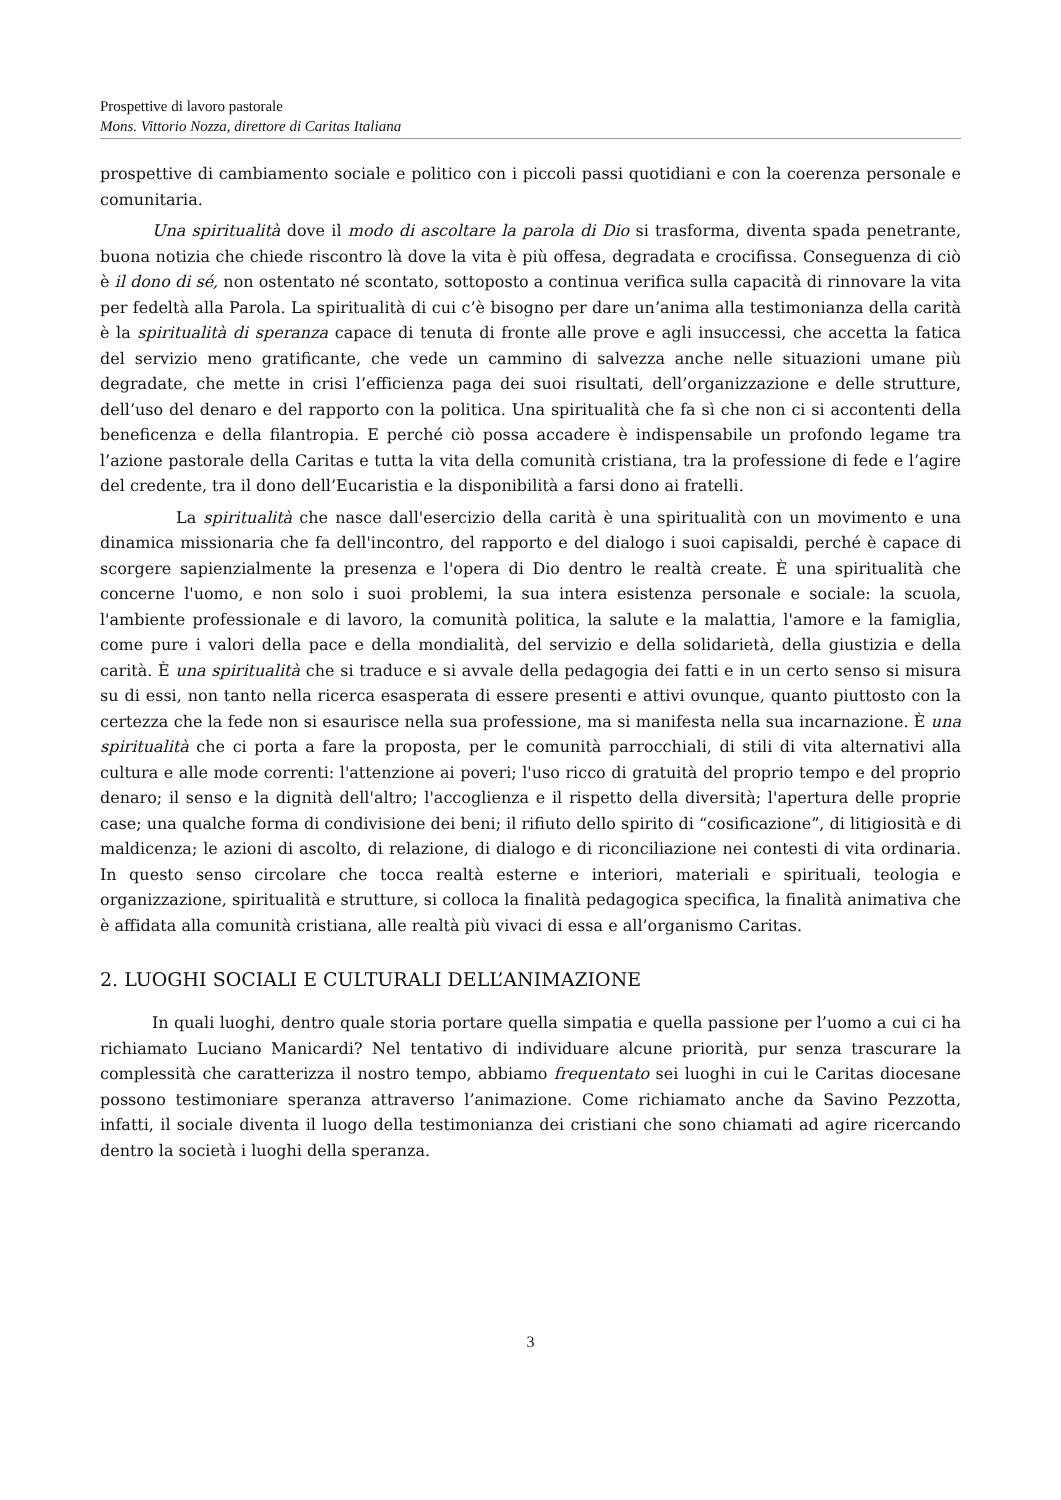Prospettive di lavoro pastorale
Mons. Vittorio Nozza, direttore di Caritas Italiana
prospettive di cambiamento sociale e politico con i piccoli passi quotidiani e con la coerenza personale e comunitaria.
Una spiritualità dove il modo di ascoltare la parola di Dio si trasforma, diventa spada penetrante, buona notizia che chiede riscontro là dove la vita è più offesa, degradata e crocifissa. Conseguenza di ciò è il dono di sé, non ostentato né scontato, sottoposto a continua verifica sulla capacità di rinnovare la vita per fedeltà alla Parola. La spiritualità di cui c’è bisogno per dare un’anima alla testimonianza della carità è la spiritualità di speranza capace di tenuta di fronte alle prove e agli insuccessi, che accetta la fatica del servizio meno gratificante, che vede un cammino di salvezza anche nelle situazioni umane più degradate, che mette in crisi l’efficienza paga dei suoi risultati, dell’organizzazione e delle strutture, dell’uso del denaro e del rapporto con la politica. Una spiritualità che fa sì che non ci si accontenti della beneficenza e della filantropia. E perché ciò possa accadere è indispensabile un profondo legame tra l’azione pastorale della Caritas e tutta la vita della comunità cristiana, tra la professione di fede e l’agire del credente, tra il dono dell’Eucaristia e la disponibilità a farsi dono ai fratelli.
La spiritualità che nasce dall'esercizio della carità è una spiritualità con un movimento e una dinamica missionaria che fa dell'incontro, del rapporto e del dialogo i suoi capisaldi, perché è capace di scorgere sapienzialmente la presenza e l'opera di Dio dentro le realtà create. È una spiritualità che concerne l'uomo, e non solo i suoi problemi, la sua intera esistenza personale e sociale: la scuola, l'ambiente professionale e di lavoro, la comunità politica, la salute e la malattia, l'amore e la famiglia, come pure i valori della pace e della mondialità, del servizio e della solidarietà, della giustizia e della carità. È una spiritualità che si traduce e si avvale della pedagogia dei fatti e in un certo senso si misura su di essi, non tanto nella ricerca esasperata di essere presenti e attivi ovunque, quanto piuttosto con la certezza che la fede non si esaurisce nella sua professione, ma si manifesta nella sua incarnazione. È una spiritualità che ci porta a fare la proposta, per le comunità parrocchiali, di stili di vita alternativi alla cultura e alle mode correnti: l'attenzione ai poveri; l'uso ricco di gratuità del proprio tempo e del proprio denaro; il senso e la dignità dell'altro; l'accoglienza e il rispetto della diversità; l'apertura delle proprie case; una qualche forma di condivisione dei beni; il rifiuto dello spirito di “cosificazione”, di litigiosità e di maldicenza; le azioni di ascolto, di relazione, di dialogo e di riconciliazione nei contesti di vita ordinaria. In questo senso circolare che tocca realtà esterne e interiori, materiali e spirituali, teologia e organizzazione, spiritualità e strutture, si colloca la finalità pedagogica specifica, la finalità animativa che è affidata alla comunità cristiana, alle realtà più vivaci di essa e all’organismo Caritas.
2. LUOGHI SOCIALI E CULTURALI DELL’ANIMAZIONE
In quali luoghi, dentro quale storia portare quella simpatia e quella passione per l’uomo a cui ci ha richiamato Luciano Manicardi? Nel tentativo di individuare alcune priorità, pur senza trascurare la complessità che caratterizza il nostro tempo, abbiamo frequentato sei luoghi in cui le Caritas diocesane possono testimoniare speranza attraverso l’animazione. Come richiamato anche da Savino Pezzotta, infatti, il sociale diventa il luogo della testimonianza dei cristiani che sono chiamati ad agire ricercando dentro la società i luoghi della speranza.
3